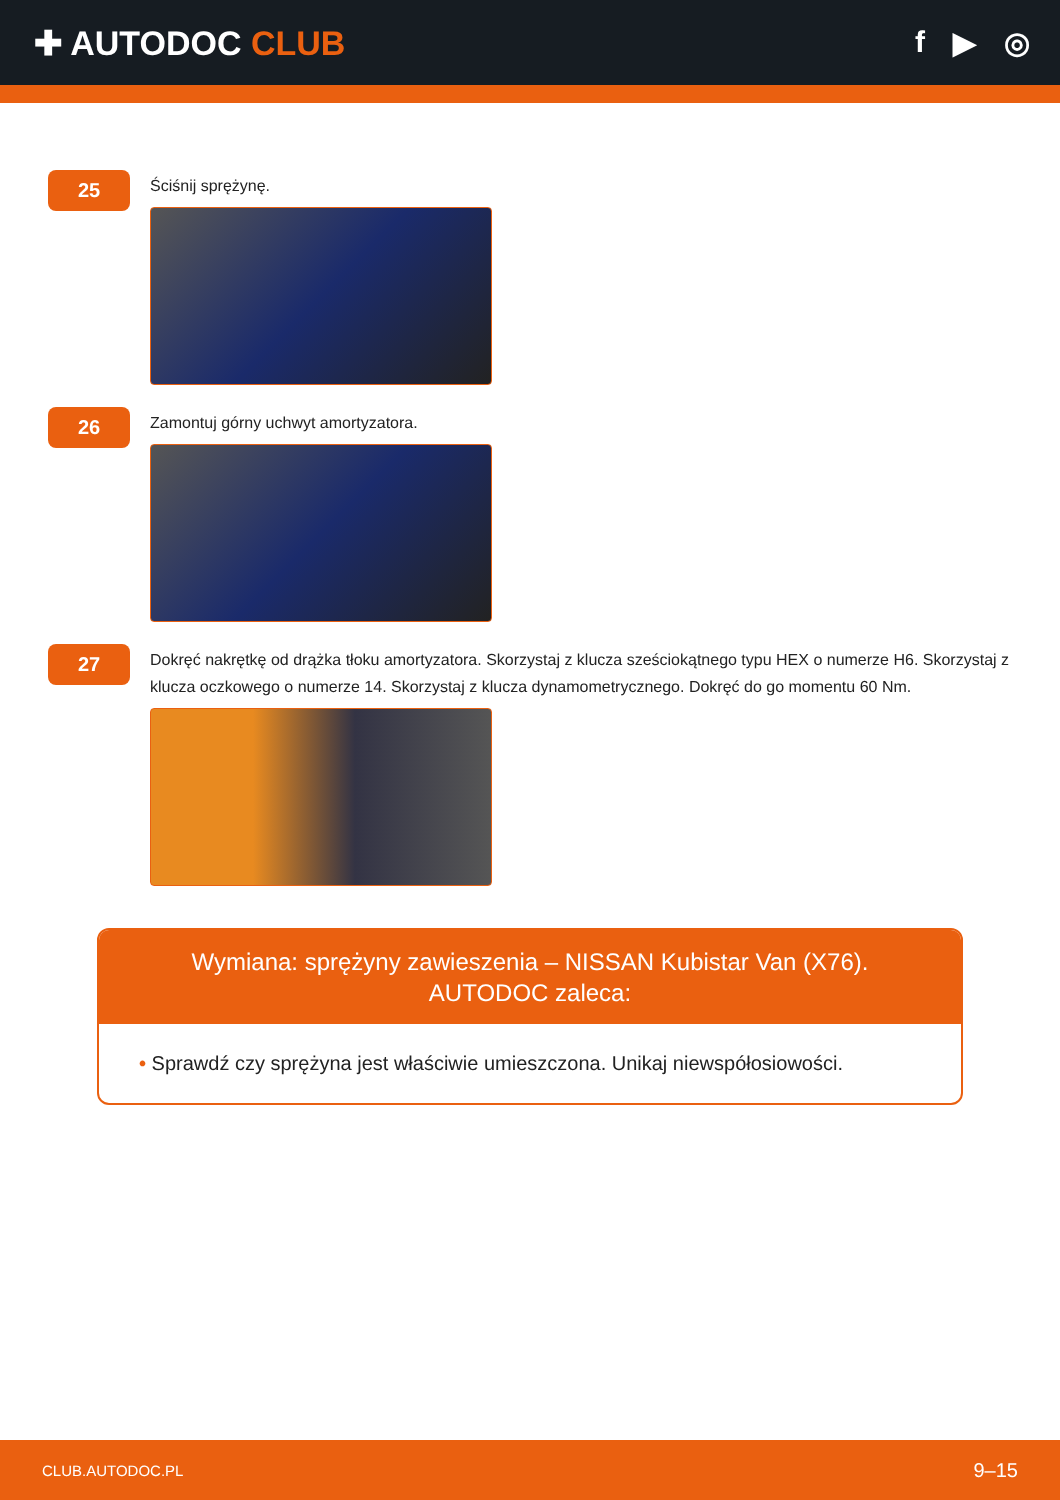✚ AUTODOC CLUB f ▶ ◎
25
Ściśnij sprężynę.
26
Zamontuj górny uchwyt amortyzatora.
27
Dokręć nakrętkę od drążka tłoku amortyzatora. Skorzystaj z klucza sześciokątnego typu HEX o numerze H6. Skorzystaj z klucza oczkowego o numerze 14. Skorzystaj z klucza dynamometrycznego. Dokręć do go momentu 60 Nm.
Wymiana: sprężyny zawieszenia – NISSAN Kubistar Van (X76). AUTODOC zaleca:
• Sprawdź czy sprężyna jest właściwie umieszczona. Unikaj niewspółosiowości.
CLUB.AUTODOC.PL 9–15